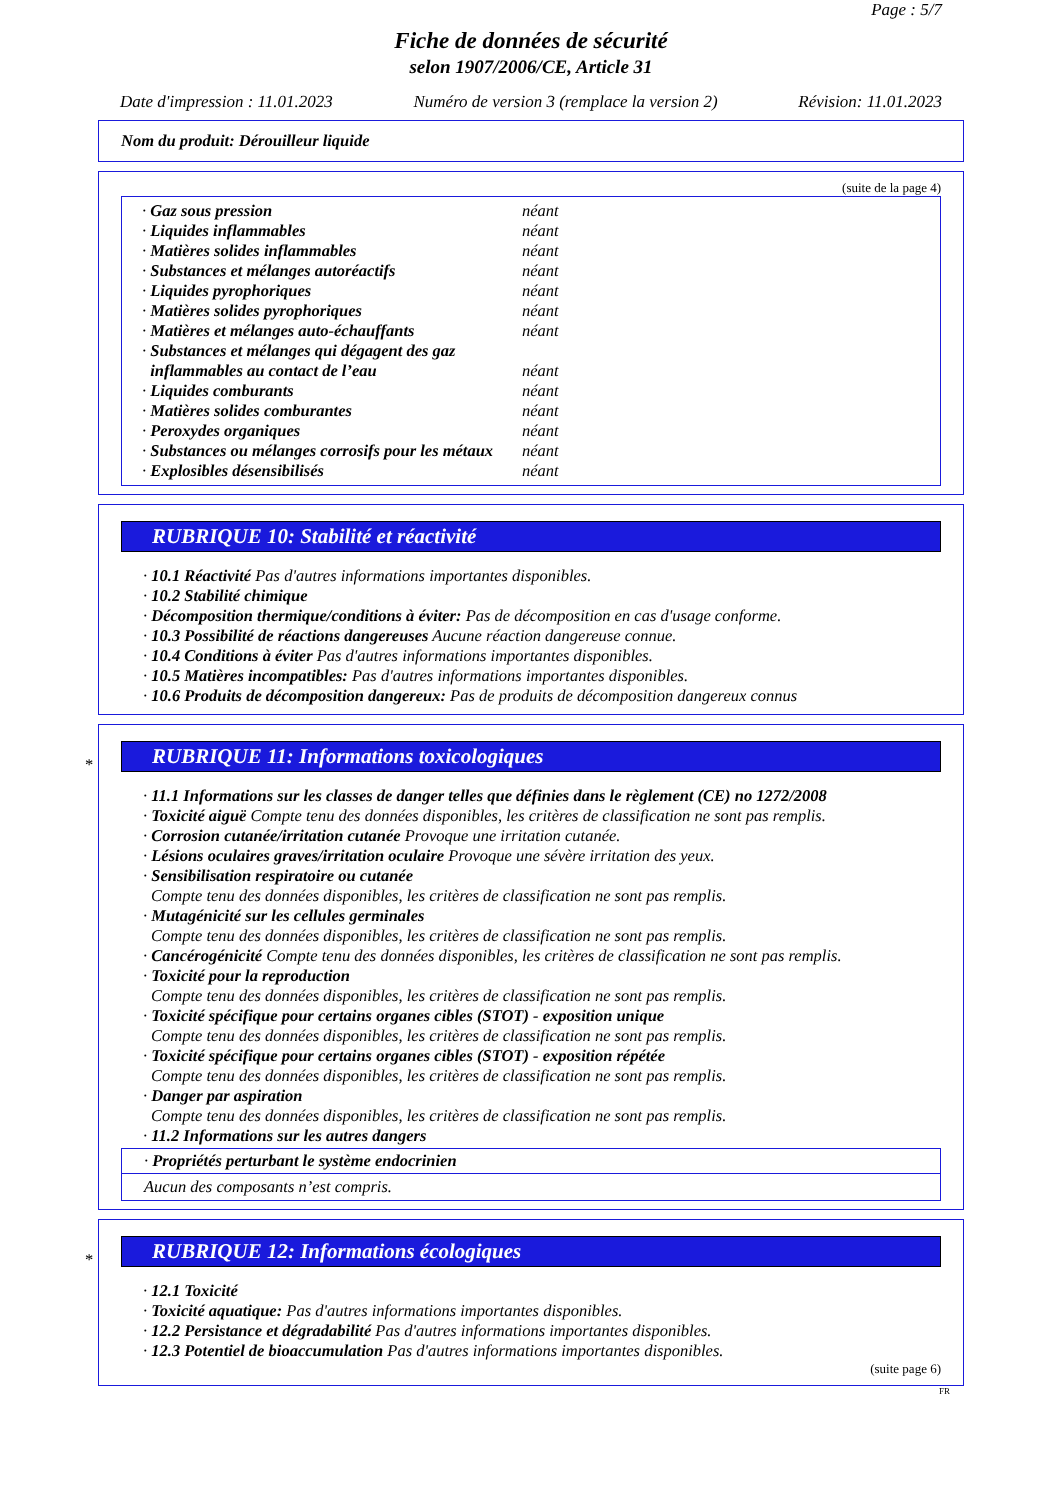Page : 5/7
Fiche de données de sécurité
selon 1907/2006/CE, Article 31
Date d'impression : 11.01.2023 Numéro de version 3 (remplace la version 2) Révision: 11.01.2023
Nom du produit: Dérouilleur liquide
(suite de la page 4)
| · Gaz sous pression | néant |
| · Liquides inflammables | néant |
| · Matières solides inflammables | néant |
| · Substances et mélanges autoréactifs | néant |
| · Liquides pyrophoriques | néant |
| · Matières solides pyrophoriques | néant |
| · Matières et mélanges auto-échauffants | néant |
| · Substances et mélanges qui dégagent des gaz inflammables au contact de l’eau | néant |
| · Liquides comburants | néant |
| · Matières solides comburantes | néant |
| · Peroxydes organiques | néant |
| · Substances ou mélanges corrosifs pour les métaux | néant |
| · Explosibles désensibilisés | néant |
RUBRIQUE 10: Stabilité et réactivité
· 10.1 Réactivité Pas d'autres informations importantes disponibles.
· 10.2 Stabilité chimique
· Décomposition thermique/conditions à éviter: Pas de décomposition en cas d'usage conforme.
· 10.3 Possibilité de réactions dangereuses Aucune réaction dangereuse connue.
· 10.4 Conditions à éviter Pas d'autres informations importantes disponibles.
· 10.5 Matières incompatibles: Pas d'autres informations importantes disponibles.
· 10.6 Produits de décomposition dangereux: Pas de produits de décomposition dangereux connus
*
RUBRIQUE 11: Informations toxicologiques
· 11.1 Informations sur les classes de danger telles que définies dans le règlement (CE) no 1272/2008
· Toxicité aiguë Compte tenu des données disponibles, les critères de classification ne sont pas remplis.
· Corrosion cutanée/irritation cutanée Provoque une irritation cutanée.
· Lésions oculaires graves/irritation oculaire Provoque une sévère irritation des yeux.
· Sensibilisation respiratoire ou cutanée
Compte tenu des données disponibles, les critères de classification ne sont pas remplis.
· Mutagénicité sur les cellules germinales
Compte tenu des données disponibles, les critères de classification ne sont pas remplis.
· Cancérogénicité Compte tenu des données disponibles, les critères de classification ne sont pas remplis.
· Toxicité pour la reproduction
Compte tenu des données disponibles, les critères de classification ne sont pas remplis.
· Toxicité spécifique pour certains organes cibles (STOT) - exposition unique
Compte tenu des données disponibles, les critères de classification ne sont pas remplis.
· Toxicité spécifique pour certains organes cibles (STOT) - exposition répétée
Compte tenu des données disponibles, les critères de classification ne sont pas remplis.
· Danger par aspiration
Compte tenu des données disponibles, les critères de classification ne sont pas remplis.
· 11.2 Informations sur les autres dangers
· Propriétés perturbant le système endocrinien
Aucun des composants n’est compris.
*
RUBRIQUE 12: Informations écologiques
· 12.1 Toxicité
· Toxicité aquatique: Pas d'autres informations importantes disponibles.
· 12.2 Persistance et dégradabilité Pas d'autres informations importantes disponibles.
· 12.3 Potentiel de bioaccumulation Pas d'autres informations importantes disponibles.
(suite page 6)
FR